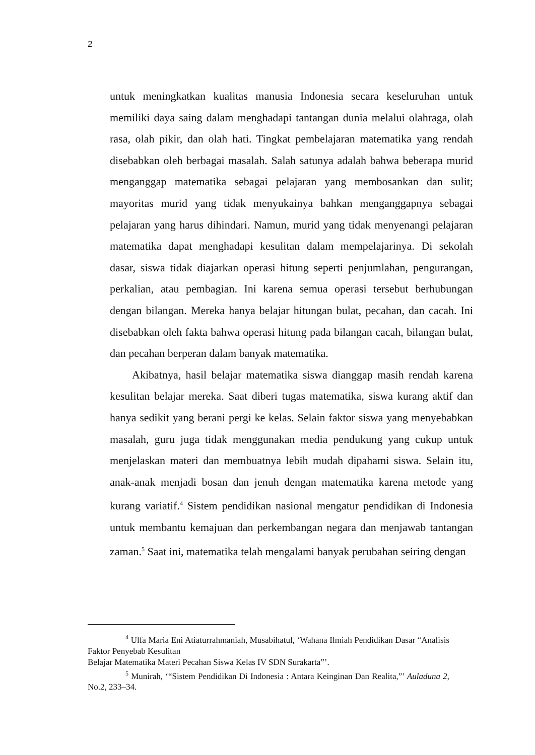2
untuk meningkatkan kualitas manusia Indonesia secara keseluruhan untuk memiliki daya saing dalam menghadapi tantangan dunia melalui olahraga, olah rasa, olah pikir, dan olah hati. Tingkat pembelajaran matematika yang rendah disebabkan oleh berbagai masalah. Salah satunya adalah bahwa beberapa murid menganggap matematika sebagai pelajaran yang membosankan dan sulit; mayoritas murid yang tidak menyukainya bahkan menganggapnya sebagai pelajaran yang harus dihindari. Namun, murid yang tidak menyenangi pelajaran matematika dapat menghadapi kesulitan dalam mempelajarinya. Di sekolah dasar, siswa tidak diajarkan operasi hitung seperti penjumlahan, pengurangan, perkalian, atau pembagian. Ini karena semua operasi tersebut berhubungan dengan bilangan. Mereka hanya belajar hitungan bulat, pecahan, dan cacah. Ini disebabkan oleh fakta bahwa operasi hitung pada bilangan cacah, bilangan bulat, dan pecahan berperan dalam banyak matematika.
Akibatnya, hasil belajar matematika siswa dianggap masih rendah karena kesulitan belajar mereka. Saat diberi tugas matematika, siswa kurang aktif dan hanya sedikit yang berani pergi ke kelas. Selain faktor siswa yang menyebabkan masalah, guru juga tidak menggunakan media pendukung yang cukup untuk menjelaskan materi dan membuatnya lebih mudah dipahami siswa. Selain itu, anak-anak menjadi bosan dan jenuh dengan matematika karena metode yang kurang variatif.<sup>4</sup> Sistem pendidikan nasional mengatur pendidikan di Indonesia untuk membantu kemajuan dan perkembangan negara dan menjawab tantangan zaman.<sup>5</sup> Saat ini, matematika telah mengalami banyak perubahan seiring dengan
<sup>4</sup> Ulfa Maria Eni Atiaturrahmaniah, Musabihatul, ‘Wahana Ilmiah Pendidikan Dasar “Analisis Faktor Penyebab Kesulitan
Belajar Matematika Materi Pecahan Siswa Kelas IV SDN Surakarta”’.
<sup>5</sup> Munirah, ‘“Sistem Pendidikan Di Indonesia : Antara Keinginan Dan Realita,”’ Auladuna 2, No.2, 233–34.